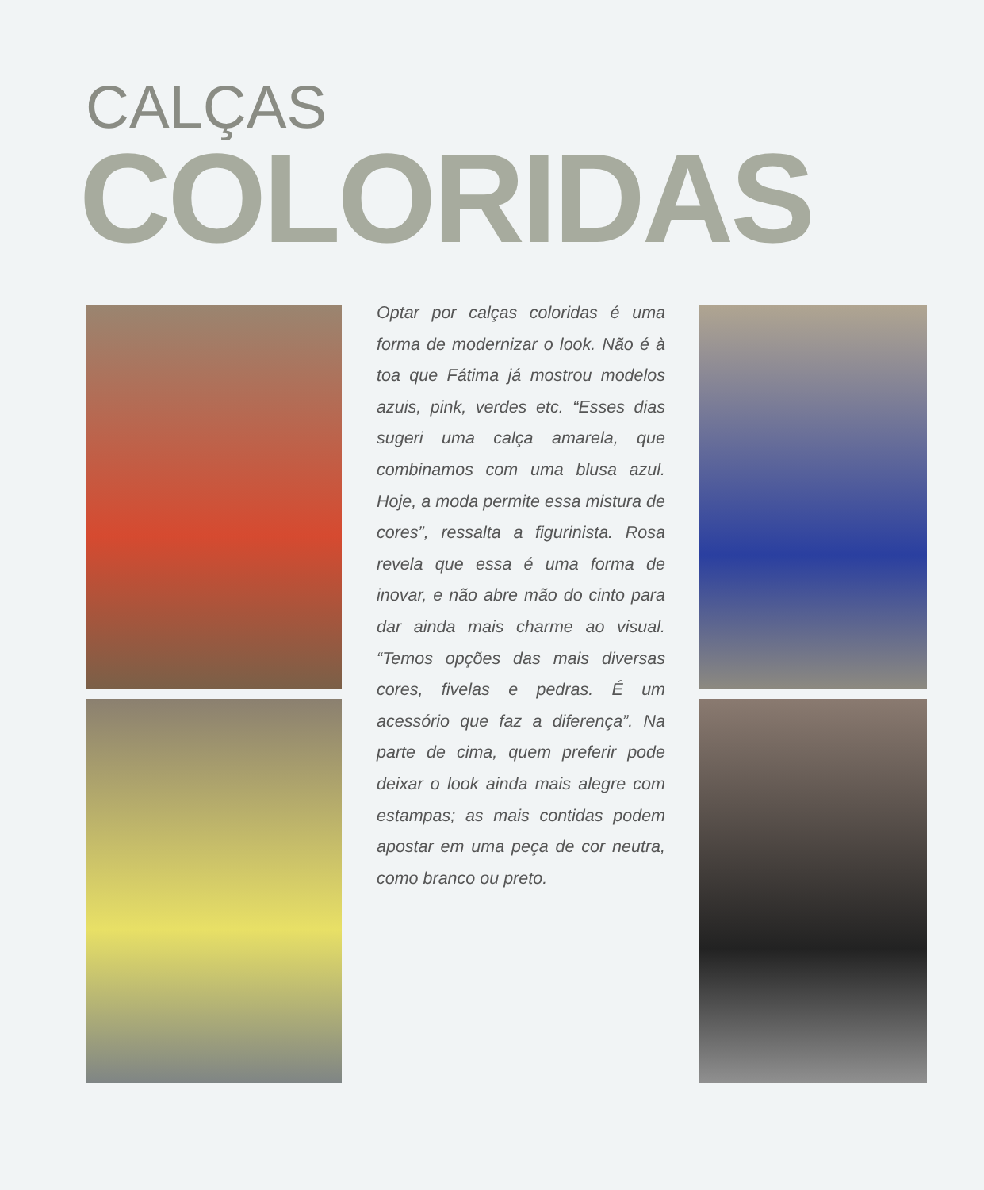CALÇAS
COLORIDAS
Optar por calças coloridas é uma forma de modernizar o look. Não é à toa que Fátima já mostrou modelos azuis, pink, verdes etc. “Esses dias sugeri uma calça amarela, que combinamos com uma blusa azul. Hoje, a moda permite essa mistura de cores”, ressalta a figurinista. Rosa revela que essa é uma forma de inovar, e não abre mão do cinto para dar ainda mais charme ao visual. “Temos opções das mais diversas cores, fivelas e pedras. É um acessório que faz a diferença”. Na parte de cima, quem preferir pode deixar o look ainda mais alegre com estampas; as mais contidas podem apostar em uma peça de cor neutra, como branco ou preto.